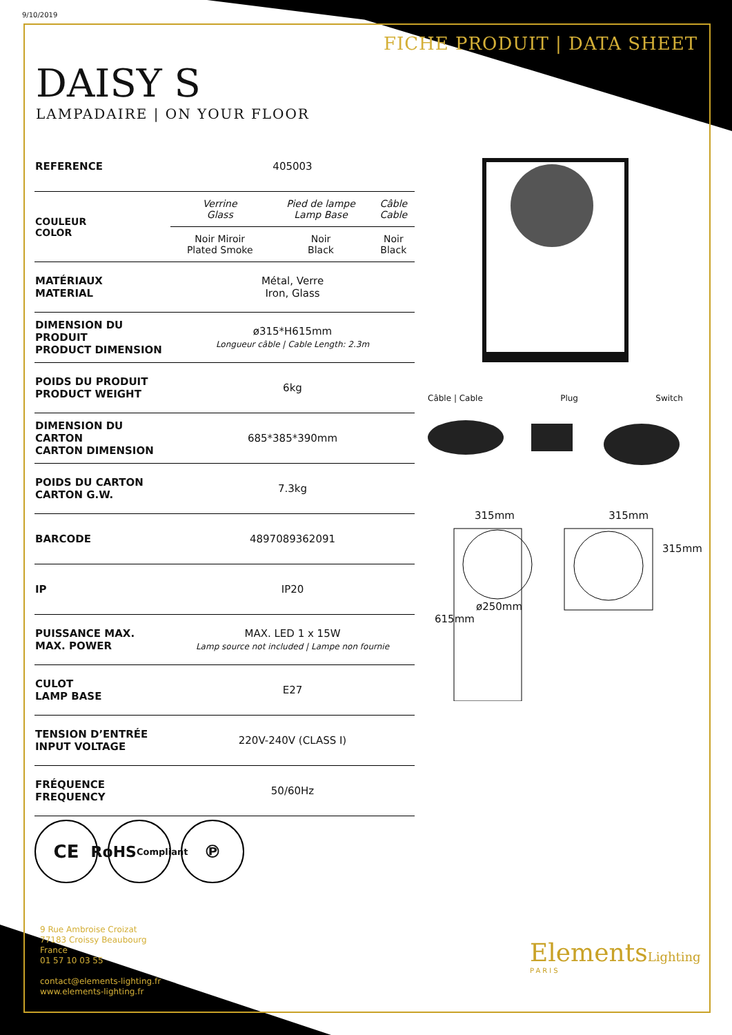9/10/2019
FICHE PRODUIT | DATA SHEET
DAISY S
LAMPADAIRE | ON YOUR FLOOR
| REFERENCE | 405003 | | |
| COULEUR COLOR | Verrine Glass | Pied de lampe Lamp Base | Câble Cable |
| | Noir Miroir Plated Smoke | Noir Black | Noir Black |
| MATÉRIAUX MATERIAL | Métal, Verre Iron, Glass | | |
| DIMENSION DU PRODUIT PRODUCT DIMENSION | ø315*H615mm Longueur câble / Cable Length: 2.3m | | |
| POIDS DU PRODUIT PRODUCT WEIGHT | 6kg | | |
| DIMENSION DU CARTON CARTON DIMENSION | 685*385*390mm | | |
| POIDS DU CARTON CARTON G.W. | 7.3kg | | |
| BARCODE | 4897089362091 | | |
| IP | IP20 | | |
| PUISSANCE MAX. MAX. POWER | MAX. LED 1 x 15W Lamp source not included / Lampe non fournie | | |
| CULOT LAMP BASE | E27 | | |
| TENSION D’ENTRÉE INPUT VOLTAGE | 220V-240V (CLASS I) | | |
| FRÉQUENCE FREQUENCY | 50/60Hz | | |
Câble | Cable Plug Switch
315mm 315mm
ø250mm
615mm
315mm
CE
RoHS
Compliant
℗
9 Rue Ambroise Croizat
77183 Croissy Beaubourg
France
01 57 10 03 55
contact@elements-lighting.fr
www.elements-lighting.fr
ElementsLighting
PARIS